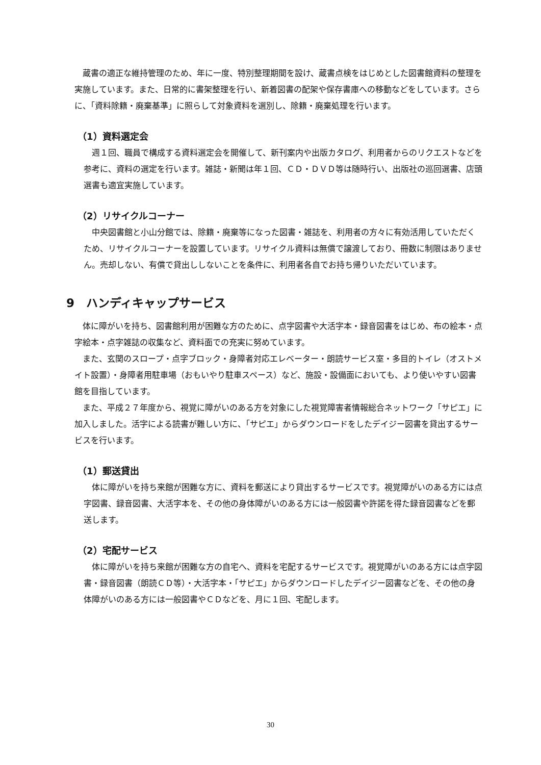蔵書の適正な維持管理のため、年に一度、特別整理期間を設け、蔵書点検をはじめとした図書館資料の整理を実施しています。また、日常的に書架整理を行い、新着図書の配架や保存書庫への移動などをしています。さらに、「資料除籍・廃棄基準」に照らして対象資料を選別し、除籍・廃棄処理を行います。
（1）資料選定会
　週１回、職員で構成する資料選定会を開催して、新刊案内や出版カタログ、利用者からのリクエストなどを参考に、資料の選定を行います。雑誌・新聞は年１回、ＣＤ・ＤＶＤ等は随時行い、出版社の巡回選書、店頭選書も適宜実施しています。
（2）リサイクルコーナー
　中央図書館と小山分館では、除籍・廃棄等になった図書・雑誌を、利用者の方々に有効活用していただくため、リサイクルコーナーを設置しています。リサイクル資料は無償で譲渡しており、冊数に制限はありません。売却しない、有償で貸出ししないことを条件に、利用者各自でお持ち帰りいただいています。
9　ハンディキャップサービス
　体に障がいを持ち、図書館利用が困難な方のために、点字図書や大活字本・録音図書をはじめ、布の絵本・点字絵本・点字雑誌の収集など、資料面での充実に努めています。
　また、玄関のスロープ・点字ブロック・身障者対応エレベーター・朗読サービス室・多目的トイレ（オストメイト設置）・身障者用駐車場（おもいやり駐車スペース）など、施設・設備面においても、より使いやすい図書館を目指しています。
　また、平成２７年度から、視覚に障がいのある方を対象にした視覚障害者情報総合ネットワーク「サピエ」に加入しました。活字による読書が難しい方に、「サピエ」からダウンロードをしたデイジー図書を貸出するサービスを行います。
（1）郵送貸出
　体に障がいを持ち来館が困難な方に、資料を郵送により貸出するサービスです。視覚障がいのある方には点字図書、録音図書、大活字本を、その他の身体障がいのある方には一般図書や許諾を得た録音図書などを郵送します。
（2）宅配サービス
　体に障がいを持ち来館が困難な方の自宅へ、資料を宅配するサービスです。視覚障がいのある方には点字図書・録音図書（朗読ＣＤ等）・大活字本・「サピエ」からダウンロードしたデイジー図書などを、その他の身体障がいのある方には一般図書やＣＤなどを、月に１回、宅配します。
30